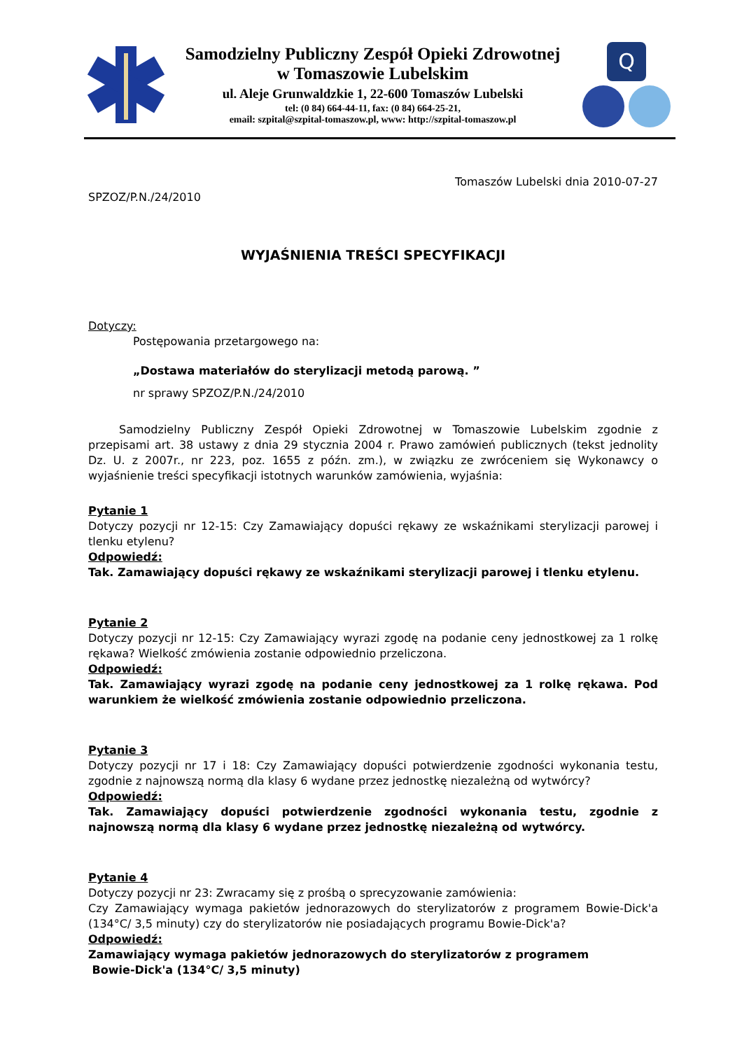Samodzielny Publiczny Zespół Opieki Zdrowotnej
w Tomaszowie Lubelskim
ul. Aleje Grunwaldzkie 1, 22-600 Tomaszów Lubelski
tel: (0 84) 664-44-11, fax: (0 84) 664-25-21,
email: szpital@szpital-tomaszow.pl, www: http://szpital-tomaszow.pl
Q
Tomaszów Lubelski dnia 2010-07-27
SPZOZ/P.N./24/2010
WYJAŚNIENIA TREŚCI SPECYFIKACJI
Dotyczy:
Postępowania przetargowego na:
„Dostawa materiałów do sterylizacji metodą parową. ”
nr sprawy SPZOZ/P.N./24/2010
Samodzielny Publiczny Zespół Opieki Zdrowotnej w Tomaszowie Lubelskim zgodnie z przepisami art. 38 ustawy z dnia 29 stycznia 2004 r. Prawo zamówień publicznych (tekst jednolity Dz. U. z 2007r., nr 223, poz. 1655 z późn. zm.), w związku ze zwróceniem się Wykonawcy o wyjaśnienie treści specyfikacji istotnych warunków zamówienia, wyjaśnia:
Pytanie 1
Dotyczy pozycji nr 12-15: Czy Zamawiający dopuści rękawy ze wskaźnikami sterylizacji parowej i tlenku etylenu?
Odpowiedź:
Tak. Zamawiający dopuści rękawy ze wskaźnikami sterylizacji parowej i tlenku etylenu.
Pytanie 2
Dotyczy pozycji nr 12-15: Czy Zamawiający wyrazi zgodę na podanie ceny jednostkowej za 1 rolkę rękawa? Wielkość zmówienia zostanie odpowiednio przeliczona.
Odpowiedź:
Tak. Zamawiający wyrazi zgodę na podanie ceny jednostkowej za 1 rolkę rękawa. Pod warunkiem że wielkość zmówienia zostanie odpowiednio przeliczona.
Pytanie 3
Dotyczy pozycji nr 17 i 18: Czy Zamawiający dopuści potwierdzenie zgodności wykonania testu, zgodnie z najnowszą normą dla klasy 6 wydane przez jednostkę niezależną od wytwórcy?
Odpowiedź:
Tak. Zamawiający dopuści potwierdzenie zgodności wykonania testu, zgodnie z najnowszą normą dla klasy 6 wydane przez jednostkę niezależną od wytwórcy.
Pytanie 4
Dotyczy pozycji nr 23: Zwracamy się z prośbą o sprecyzowanie zamówienia:
Czy Zamawiający wymaga pakietów jednorazowych do sterylizatorów z programem Bowie-Dick'a (134°C/ 3,5 minuty) czy do sterylizatorów nie posiadających programu Bowie-Dick'a?
Odpowiedź:
Zamawiający wymaga pakietów jednorazowych do sterylizatorów z programem
Bowie-Dick'a (134°C/ 3,5 minuty)